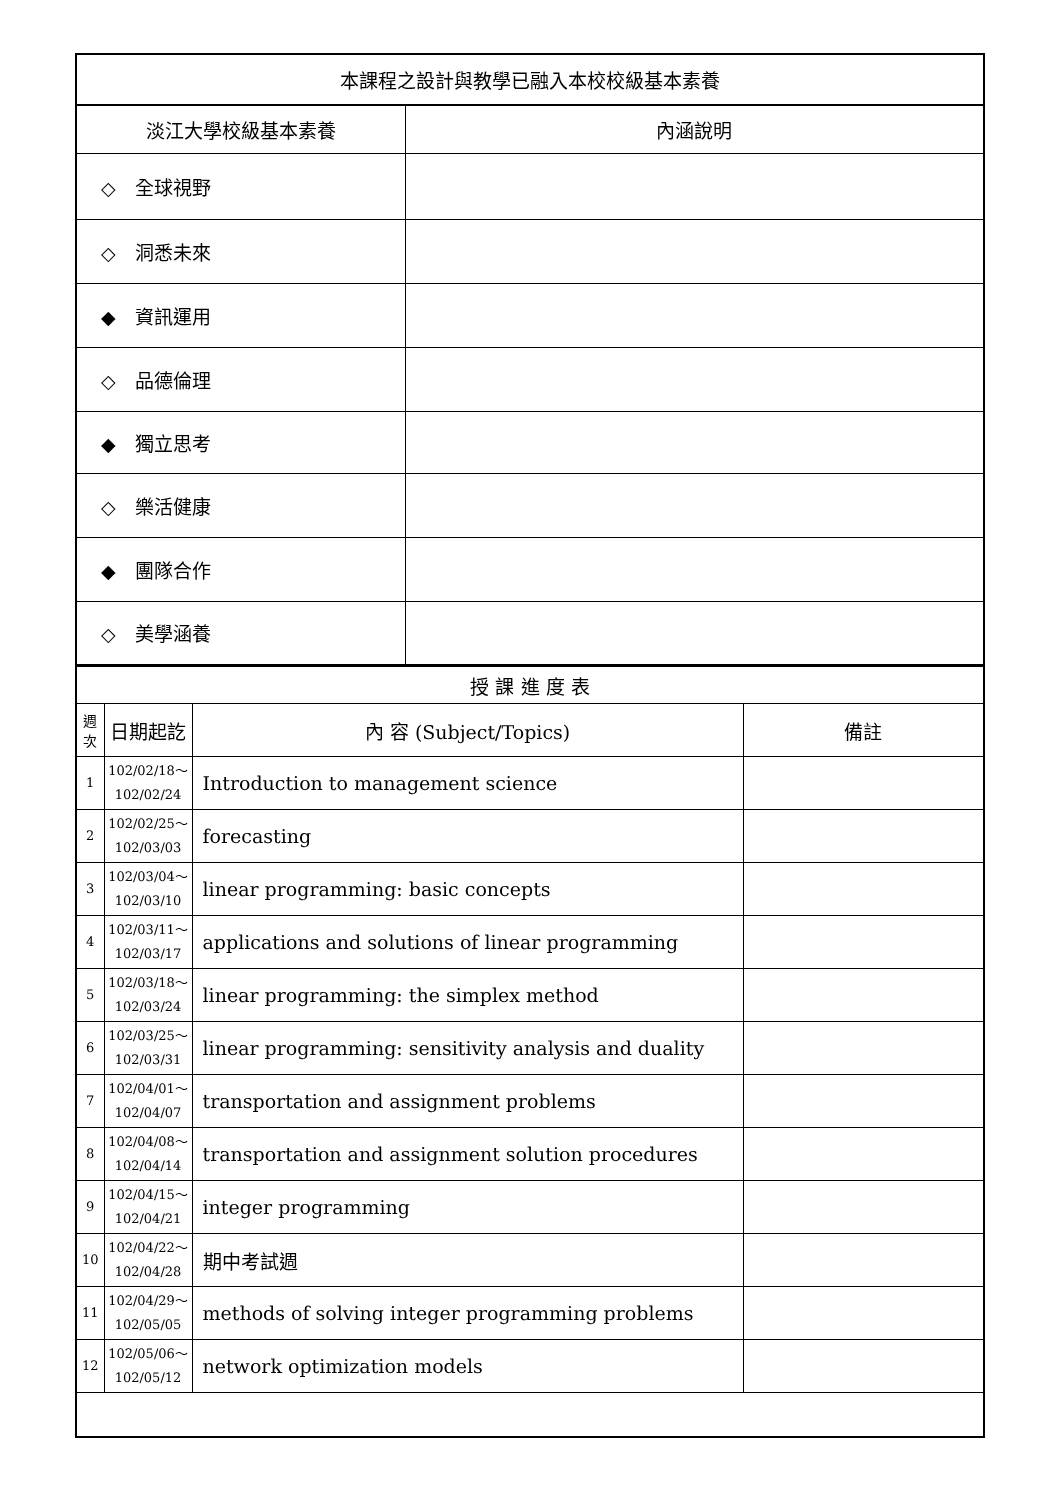| 本課程之設計與教學已融入本校校級基本素養 | |
| --- | --- |
| 淡江大學校級基本素養 | 內涵說明 |
| ◇ 全球視野 | |
| ◇ 洞悉未來 | |
| ◆ 資訊運用 | |
| ◇ 品德倫理 | |
| ◆ 獨立思考 | |
| ◇ 樂活健康 | |
| ◆ 團隊合作 | |
| ◇ 美學涵養 | |
| 授 課 進 度 表 | | | |
| --- | --- | --- | --- |
| 週次 | 日期起訖 | 內 容 (Subject/Topics) | 備註 |
| 1 | 102/02/18～ 102/02/24 | Introduction to management science | |
| 2 | 102/02/25～ 102/03/03 | forecasting | |
| 3 | 102/03/04～ 102/03/10 | linear programming: basic concepts | |
| 4 | 102/03/11～ 102/03/17 | applications and solutions of linear programming | |
| 5 | 102/03/18～ 102/03/24 | linear programming: the simplex method | |
| 6 | 102/03/25～ 102/03/31 | linear programming: sensitivity analysis and duality | |
| 7 | 102/04/01～ 102/04/07 | transportation and assignment problems | |
| 8 | 102/04/08～ 102/04/14 | transportation and assignment solution procedures | |
| 9 | 102/04/15～ 102/04/21 | integer programming | |
| 10 | 102/04/22～ 102/04/28 | 期中考試週 | |
| 11 | 102/04/29～ 102/05/05 | methods of solving integer programming problems | |
| 12 | 102/05/06～ 102/05/12 | network optimization models | |